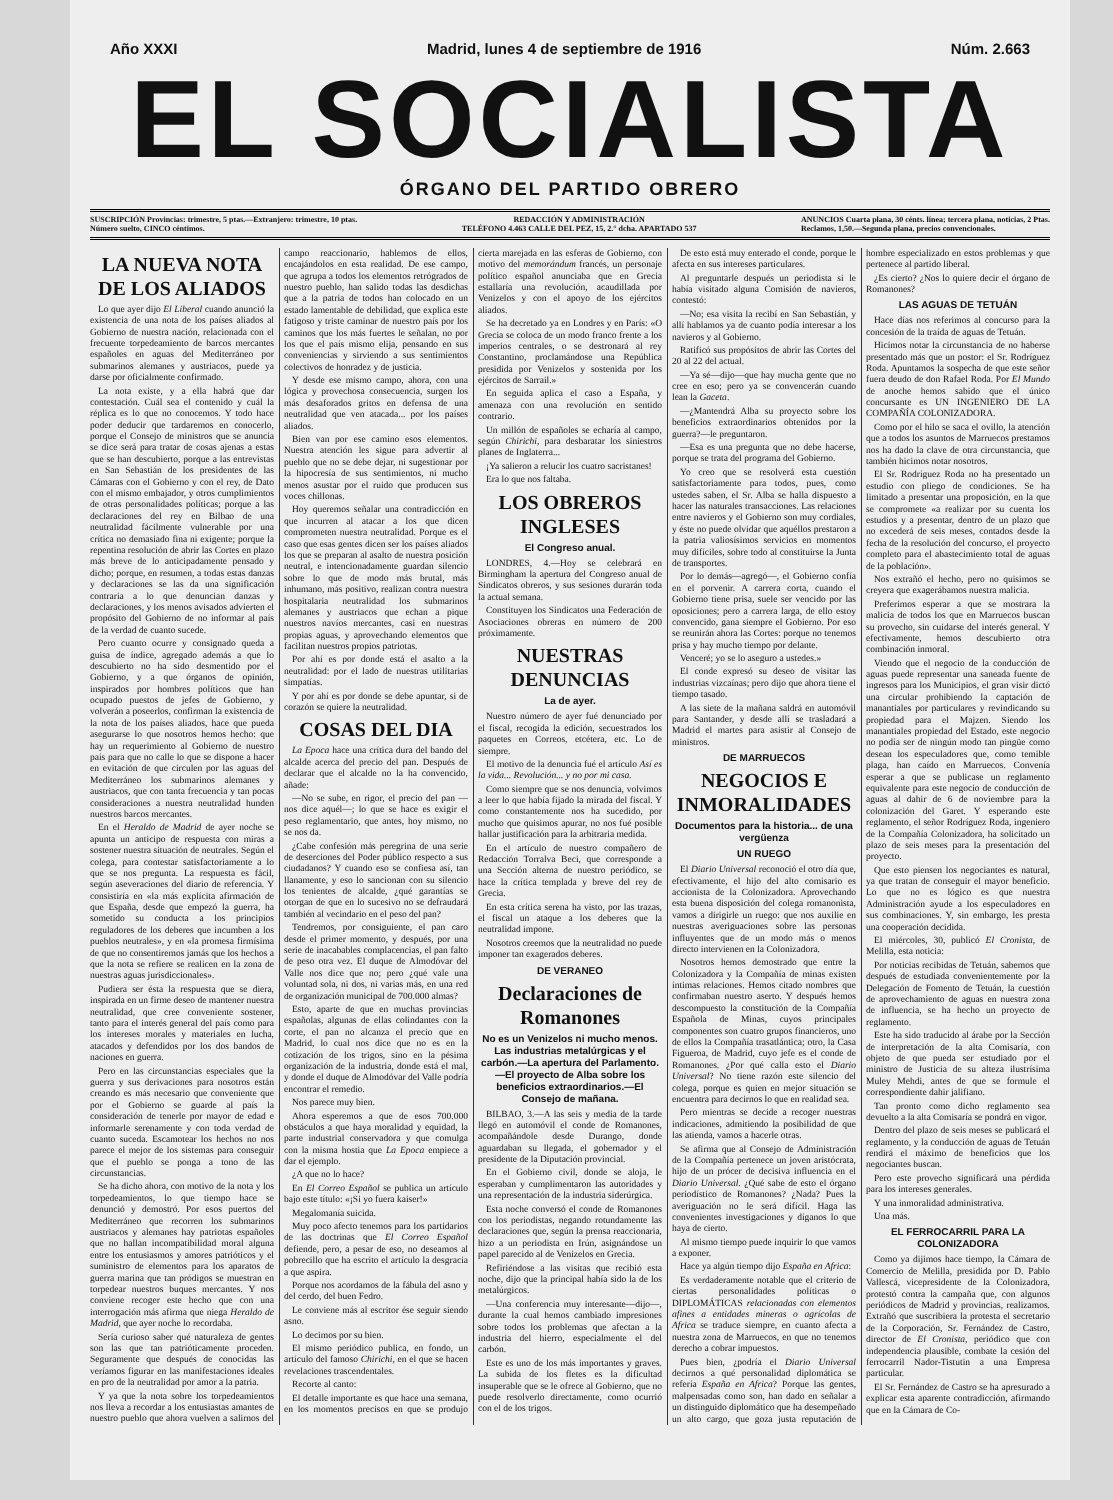Año XXXI Madrid, lunes 4 de septiembre de 1916 Núm. 2.663
EL SOCIALISTA
ÓRGANO DEL PARTIDO OBRERO
SUSCRIPCIÓN Provincias: trimestre, 5 ptas.—Extranjero: trimestre, 10 ptas.
Número suelto, CINCO céntimos. REDACCIÓN Y ADMINISTRACIÓN
TELÉFONO 4.463 CALLE DEL PEZ, 15, 2.° dcha. APARTADO 537 ANUNCIOS Cuarta plana, 30 cénts. línea; tercera plana, noticias, 2 Ptas.
Reclamos, 1,50.—Segunda plana, precios convencionales.
LA NUEVA NOTA DE LOS ALIADOS
Lo que ayer dijo El Liberal cuando anunció la existencia de una nota de los países aliados al Gobierno de nuestra nación, relacionada con el frecuente torpedeamiento de barcos mercantes españoles en aguas del Mediterráneo por submarinos alemanes y austriacos, puede ya darse por oficialmente confirmado.
La nota existe, y a ella habrá que dar contestación. Cuál sea el contenido y cuál la réplica es lo que no conocemos. Y todo hace poder deducir que tardaremos en conocerlo, porque el Consejo de ministros que se anuncia se dice será para tratar de cosas ajenas a estas que se han descubierto, porque a las entrevistas en San Sebastián de los presidentes de las Cámaras con el Gobierno y con el rey, de Dato con el mismo embajador, y otros cumplimientos de otras personalidades políticas; porque a las declaraciones del rey en Bilbao de una neutralidad fácilmente vulnerable por una crítica no demasiado fina ni exigente; porque la repentina resolución de abrir las Cortes en plazo más breve de lo anticipadamente pensado y dicho; porque, en resumen, a todas estas danzas y declaraciones se las da una significación contraria a lo que denuncian danzas y declaraciones, y los menos avisados advierten el propósito del Gobierno de no informar al país de la verdad de cuanto sucede.
Pero cuanto ocurre y consignado queda a guisa de índice, agregado además a que lo descubierto no ha sido desmentido por el Gobierno, y a que órganos de opinión, inspirados por hombres políticos que han ocupado puestos de jefes de Gobierno, y volverán a poseerlos, confirman la existencia de la nota de los países aliados, hace que pueda asegurarse lo que nosotros hemos hecho: que hay un requerimiento al Gobierno de nuestro país para que no calle lo que se dispone a hacer en evitación de que circulen por las aguas del Mediterráneo los submarinos alemanes y austriacos, que con tanta frecuencia y tan pocas consideraciones a nuestra neutralidad hunden nuestros barcos mercantes.
En el Heraldo de Madrid de ayer noche se apunta un anticipo de respuesta con miras a sostener nuestra situación de neutrales. Según el colega, para contestar satisfactoriamente a lo que se nos pregunta. La respuesta es fácil, según aseveraciones del diario de referencia. Y consistiría en «la más explícita afirmación de que España, desde que empezó la guerra, ha sometido su conducta a los principios reguladores de los deberes que incumben a los pueblos neutrales», y en «la promesa firmísima de que no consentiremos jamás que los hechos a que la nota se refiere se realicen en la zona de nuestras aguas jurisdiccionales».
Pudiera ser ésta la respuesta que se diera, inspirada en un firme deseo de mantener nuestra neutralidad, que cree conveniente sostener, tanto para el interés general del país como para los intereses morales y materiales en lucha, atacados y defendidos por los dos bandos de naciones en guerra.
Pero en las circunstancias especiales que la guerra y sus derivaciones para nosotros están creando es más necesario que conveniente que por el Gobierno se guarde al país la consideración de tenerle por mayor de edad e informarle serenamente y con toda verdad de cuanto suceda. Escamotear los hechos no nos parece el mejor de los sistemas para conseguir que el pueblo se ponga a tono de las circunstancias.
Se ha dicho ahora, con motivo de la nota y los torpedeamientos, lo que tiempo hace se denunció y demostró. Por esos puertos del Mediterráneo que recorren los submarinos austriacos y alemanes hay patriotas españoles que no hallan incompatibilidad moral alguna entre los entusiasmos y amores patrióticos y el suministro de elementos para los aparatos de guerra marina que tan pródigos se muestran en torpedear nuestros buques mercantes. Y nos conviene recoger este hecho que con una interrogación más afirma que niega Heraldo de Madrid, que ayer noche lo recordaba.
Sería curioso saber qué naturaleza de gentes son las que tan patrióticamente proceden. Seguramente que después de conocidas las veríamos figurar en las manifestaciones ideales en pro de la neutralidad por amor a la patria.
Y ya que la nota sobre los torpedeamientos nos lleva a recordar a los entusiastas amantes de nuestro pueblo que ahora vuelven a salirnos del campo reaccionario, hablemos de ellos, encajándolos en esta realidad. De ese campo, que agrupa a todos los elementos retrógrados de nuestro pueblo, han salido todas las desdichas que a la patria de todos han colocado en un estado lamentable de debilidad, que explica este fatigoso y triste caminar de nuestro país por los caminos que los más fuertes le señalan, no por los que el país mismo elija, pensando en sus conveniencias y sirviendo a sus sentimientos colectivos de honradez y de justicia.
Y desde ese mismo campo, ahora, con una lógica y provechosa consecuencia, surgen los más desaforados gritos en defensa de una neutralidad que ven atacada... por los países aliados.
Bien van por ese camino esos elementos. Nuestra atención les sigue para advertir al pueblo que no se debe dejar, ni sugestionar por la hipocresía de sus sentimientos, ni mucho menos asustar por el ruido que producen sus voces chillonas.
Hoy queremos señalar una contradicción en que incurren al atacar a los que dicen comprometen nuestra neutralidad. Porque es el caso que esas gentes dicen ser los países aliados los que se preparan al asalto de nuestra posición neutral, e intencionadamente guardan silencio sobre lo que de modo más brutal, más inhumano, más positivo, realizan contra nuestra hospitalaria neutralidad los submarinos alemanes y austriacos que echan a pique nuestros navíos mercantes, casi en nuestras propias aguas, y aprovechando elementos que facilitan nuestros propios patriotas.
Por ahí es por donde está el asalto a la neutralidad: por el lado de nuestras utilitarias simpatías.
Y por ahí es por donde se debe apuntar, si de corazón se quiere la neutralidad.
COSAS DEL DIA
La Epoca hace una crítica dura del bando del alcalde acerca del precio del pan. Después de declarar que el alcalde no la ha convencido, añade:
—No se sube, en rigor, el precio del pan —nos dice aquél—; lo que se hace es exigir el peso reglamentario, que antes, hoy mismo, no se nos da.
¿Cabe confesión más peregrina de una serie de deserciones del Poder público respecto a sus ciudadanos? Y cuando eso se confiesa así, tan llanamente, y eso lo sancionan con su silencio los tenientes de alcalde, ¿qué garantías se otorgan de que en lo sucesivo no se defraudará también al vecindario en el peso del pan?
Tendremos, por consiguiente, el pan caro desde el primer momento, y después, por una serie de inacabables complacencias, el pan falto de peso otra vez. El duque de Almodóvar del Valle nos dice que no; pero ¿qué vale una voluntad sola, ni dos, ni varias más, en una red de organización municipal de 700.000 almas?
Esto, aparte de que en muchas provincias españolas, algunas de ellas colindantes con la corte, el pan no alcanza el precio que en Madrid, lo cual nos dice que no es en la cotización de los trigos, sino en la pésima organización de la industria, donde está el mal, y donde el duque de Almodóvar del Valle podría encontrar el remedio.
Nos parece muy bien.
Ahora esperemos a que de esos 700.000 obstáculos a que haya moralidad y equidad, la parte industrial conservadora y que comulga con la misma hostia que La Epoca empiece a dar el ejemplo.
¿A que no lo hace?
En El Correo Español se publica un artículo bajo este título: «¡Si yo fuera kaiser!»
Megalomanía suicida.
Muy poco afecto tenemos para los partidarios de las doctrinas que El Correo Español defiende, pero, a pesar de eso, no deseamos al pobrecillo que ha escrito el artículo la desgracia a que aspira.
Porque nos acordamos de la fábula del asno y del cerdo, del buen Fedro.
Le conviene más al escritor ése seguir siendo asno.
Lo decimos por su bien.
El mismo periódico publica, en fondo, un artículo del famoso Chirichi, en el que se hacen revelaciones trascendentales.
Recorte al canto:
El detalle importante es que hace una semana, en los momentos precisos en que se produjo cierta marejada en las esferas de Gobierno, con motivo del memorándum francés, un personaje político español anunciaba que en Grecia estallaría una revolución, acaudillada por Venizelos y con el apoyo de los ejércitos aliados.
Se ha decretado ya en Londres y en París: «O Grecia se coloca de un modo franco frente a los imperios centrales, o se destronará al rey Constantino, proclamándose una República presidida por Venizelos y sostenida por los ejércitos de Sarrail.»
En seguida aplica el caso a España, y amenaza con una revolución en sentido contrario.
Un millón de españoles se echaría al campo, según Chirichi, para desbaratar los siniestros planes de Inglaterra...
¡Ya salieron a relucir los cuatro sacristanes!
Era lo que nos faltaba.
LOS OBREROS INGLESES
El Congreso anual.
LONDRES, 4.—Hoy se celebrará en Birmingham la apertura del Congreso anual de Sindicatos obreros, y sus sesiones durarán toda la actual semana.
Constituyen los Sindicatos una Federación de Asociaciones obreras en número de 200 próximamente.
NUESTRAS DENUNCIAS
La de ayer.
Nuestro número de ayer fué denunciado por el fiscal, recogida la edición, secuestrados los paquetes en Correos, etcétera, etc. Lo de siempre.
El motivo de la denuncia fué el artículo Así es la vida... Revolución... y no por mi casa.
Como siempre que se nos denuncia, volvimos a leer lo que había fijado la mirada del fiscal. Y como constantemente nos ha sucedido, por mucho que quisimos apurar, no nos fué posible hallar justificación para la arbitraria medida.
En el artículo de nuestro compañero de Redacción Torralva Beci, que corresponde a una Sección alterna de nuestro periódico, se hace la crítica templada y breve del rey de Grecia.
En esta crítica serena ha visto, por las trazas, el fiscal un ataque a los deberes que la neutralidad impone.
Nosotros creemos que la neutralidad no puede imponer tan exagerados deberes.
DE VERANEO
Declaraciones de Romanones
No es un Venizelos ni mucho menos. Las industrias metalúrgicas y el carbón.—La apertura del Parlamento.—El proyecto de Alba sobre los beneficios extraordinarios.—El Consejo de mañana.
BILBAO, 3.—A las seis y media de la tarde llegó en automóvil el conde de Romanones, acompañándole desde Durango, donde aguardaban su llegada, el gobernador y el presidente de la Diputación provincial.
En el Gobierno civil, donde se aloja, le esperaban y cumplimentaron las autoridades y una representación de la industria siderúrgica.
Esta noche conversó el conde de Romanones con los periodistas, negando rotundamente las declaraciones que, según la prensa reaccionaria, hizo a un periodista en Irún, asignándose un papel parecido al de Venizelos en Grecia.
Refiriéndose a las visitas que recibió esta noche, dijo que la principal había sido la de los metalúrgicos.
—Una conferencia muy interesante—dijo—, durante la cual hemos cambiado impresiones sobre todos los problemas que afectan a la industria del hierro, especialmente el del carbón.
Este es uno de los más importantes y graves. La subida de los fletes es la dificultad insuperable que se le ofrece al Gobierno, que no puede resolverlo directamente, como ocurrió con el de los trigos.
De esto está muy enterado el conde, porque le afecta en sus intereses particulares.
Al preguntarle después un periodista si le había visitado alguna Comisión de navieros, contestó:
—No; esa visita la recibí en San Sebastián, y allí hablamos ya de cuanto podía interesar a los navieros y al Gobierno.
Ratificó sus propósitos de abrir las Cortes del 20 al 22 del actual.
—Ya sé—dijo—que hay mucha gente que no cree en eso; pero ya se convencerán cuando lean la Gaceta.
—¿Mantendrá Alba su proyecto sobre los beneficios extraordinarios obtenidos por la guerra?—le preguntaron.
—Esa es una pregunta que no debe hacerse, porque se trata del programa del Gobierno.
Yo creo que se resolverá esta cuestión satisfactoriamente para todos, pues, como ustedes saben, el Sr. Alba se halla dispuesto a hacer las naturales transacciones. Las relaciones entre navieros y el Gobierno son muy cordiales, y éste no puede olvidar que aquéllos prestaron a la patria valiosísimos servicios en momentos muy difíciles, sobre todo al constituirse la Junta de transportes.
Por lo demás—agregó—, el Gobierno confía en el porvenir. A carrera corta, cuando el Gobierno tiene prisa, suele ser vencido por las oposiciones; pero a carrera larga, de ello estoy convencido, gana siempre el Gobierno. Por eso se reunirán ahora las Cortes: porque no tenemos prisa y hay mucho tiempo por delante.
Venceré; yo se lo aseguro a ustedes.»
El conde expresó su deseo de visitar las industrias vizcaínas; pero dijo que ahora tiene el tiempo tasado.
A las siete de la mañana saldrá en automóvil para Santander, y desde allí se trasladará a Madrid el martes para asistir al Consejo de ministros.
DE MARRUECOS
NEGOCIOS E INMORALIDADES
Documentos para la historia... de una vergüenza
UN RUEGO
El Diario Universal reconoció el otro día que, efectivamente, el hijo del alto comisario es accionista de la Colonizadora. Aprovechando esta buena disposición del colega romanonista, vamos a dirigirle un ruego: que nos auxilie en nuestras averiguaciones sobre las personas influyentes que de un modo más o menos directo intervienen en la Colonizadora.
Nosotros hemos demostrado que entre la Colonizadora y la Compañía de minas existen íntimas relaciones. Hemos citado nombres que confirmaban nuestro aserto. Y después hemos descompuesto la constitución de la Compañía Española de Minas, cuyos principales componentes son cuatro grupos financieros, uno de ellos la Compañía trasatlántica; otro, la Casa Figueroa, de Madrid, cuyo jefe es el conde de Romanones. ¿Por qué calla esto el Diario Universal? No tiene razón este silencio del colega, porque es quien en mejor situación se encuentra para decirnos lo que en realidad sea.
Pero mientras se decide a recoger nuestras indicaciones, admitiendo la posibilidad de que las atienda, vamos a hacerle otras.
Se afirma que al Consejo de Administración de la Compañía pertenece un joven aristócrata, hijo de un prócer de decisiva influencia en el Diario Universal. ¿Qué sabe de esto el órgano periodístico de Romanones? ¿Nada? Pues la averiguación no le será difícil. Haga las convenientes investigaciones y díganos lo que haya de cierto.
Al mismo tiempo puede inquirir lo que vamos a exponer.
Hace ya algún tiempo dijo España en Africa:
Es verdaderamente notable que el criterio de ciertas personalidades políticas o DIPLOMÁTICAS relacionadas con elementos afines a entidades mineras o agrícolas de Africa se traduce siempre, en cuanto afecta a nuestra zona de Marruecos, en que no tenemos derecho a cobrar impuestos.
Pues bien, ¿podría el Diario Universal decirnos a qué personalidad diplomática se refería España en Africa? Porque las gentes, malpensadas como son, han dado en señalar a un distinguido diplomático que ha desempeñado un alto cargo, que goza justa reputación de hombre especializado en estos problemas y que pertenece al partido liberal.
¿Es cierto? ¿Nos lo quiere decir el órgano de Romanones?
LAS AGUAS DE TETUÁN
Hace días nos referimos al concurso para la concesión de la traída de aguas de Tetuán.
Hicimos notar la circunstancia de no haberse presentado más que un postor: el Sr. Rodríguez Roda. Apuntamos la sospecha de que este señor fuera deudo de don Rafael Roda. Por El Mundo de anoche hemos sabido que el único concursante es UN INGENIERO DE LA COMPAÑÍA COLONIZADORA.
Como por el hilo se saca el ovillo, la atención que a todos los asuntos de Marruecos prestamos nos ha dado la clave de otra circunstancia, que también hicimos notar nosotros.
El Sr. Rodríguez Roda no ha presentado un estudio con pliego de condiciones. Se ha limitado a presentar una proposición, en la que se compromete «a realizar por su cuenta los estudios y a presentar, dentro de un plazo que no excederá de seis meses, contados desde la fecha de la resolución del concurso, el proyecto completo para el abastecimiento total de aguas de la población».
Nos extrañó el hecho, pero no quisimos se creyera que exagerábamos nuestra malicia.
Preferimos esperar a que se mostrara la malicia de todos los que en Marruecos buscan su provecho, sin cuidarse del interés general. Y efectivamente, hemos descubierto otra combinación inmoral.
Viendo que el negocio de la conducción de aguas puede representar una saneada fuente de ingresos para los Municipios, el gran visir dictó una circular prohibiendo la captación de manantiales por particulares y revindicando su propiedad para el Majzen. Siendo los manantiales propiedad del Estado, este negocio no podía ser de ningún modo tan pingüe como desean los especuladores que, como temible plaga, han caído en Marruecos. Convenía esperar a que se publicase un reglamento equivalente para este negocio de conducción de aguas al dahir de 6 de noviembre para la colonización del Garet. Y esperando este reglamento, el señor Rodríguez Roda, ingeniero de la Compañía Colonizadora, ha solicitado un plazo de seis meses para la presentación del proyecto.
Que esto piensen los negociantes es natural, ya que tratan de conseguir el mayor beneficio. Lo que no es lógico es que nuestra Administración ayude a los especuladores en sus combinaciones. Y, sin embargo, les presta una cooperación decidida.
El miércoles, 30, publicó El Cronista, de Melilla, esta noticia:
Por noticias recibidas de Tetuán, sabemos que después de estudiada convenientemente por la Delegación de Fomento de Tetuán, la cuestión de aprovechamiento de aguas en nuestra zona de influencia, se ha hecho un proyecto de reglamento.
Este ha sido traducido al árabe por la Sección de interpretación de la alta Comisaría, con objeto de que pueda ser estudiado por el ministro de Justicia de su alteza ilustrísima Muley Mehdi, antes de que se formule el correspondiente dahir jalifiano.
Tan pronto como dicho reglamento sea devuelto a la alta Comisaría se pondrá en vigor.
Dentro del plazo de seis meses se publicará el reglamento, y la conducción de aguas de Tetuán rendirá el máximo de beneficios que los negociantes buscan.
Pero este provecho significará una pérdida para los intereses generales.
Y una inmoralidad administrativa.
Una más.
EL FERROCARRIL PARA LA COLONIZADORA
Como ya dijimos hace tiempo, la Cámara de Comercio de Melilla, presidida por D. Pablo Vallescá, vicepresidente de la Colonizadora, protestó contra la campaña que, con algunos periódicos de Madrid y provincias, realizamos. Extrañó que suscribiera la protesta el secretario de la Corporación, Sr. Fernández de Castro, director de El Cronista, periódico que con independencia plausible, combate la cesión del ferrocarril Nador-Tistutin a una Empresa particular.
El Sr. Fernández de Castro se ha apresurado a explicar esta aparente contradicción, afirmando que en la Cámara de Co-